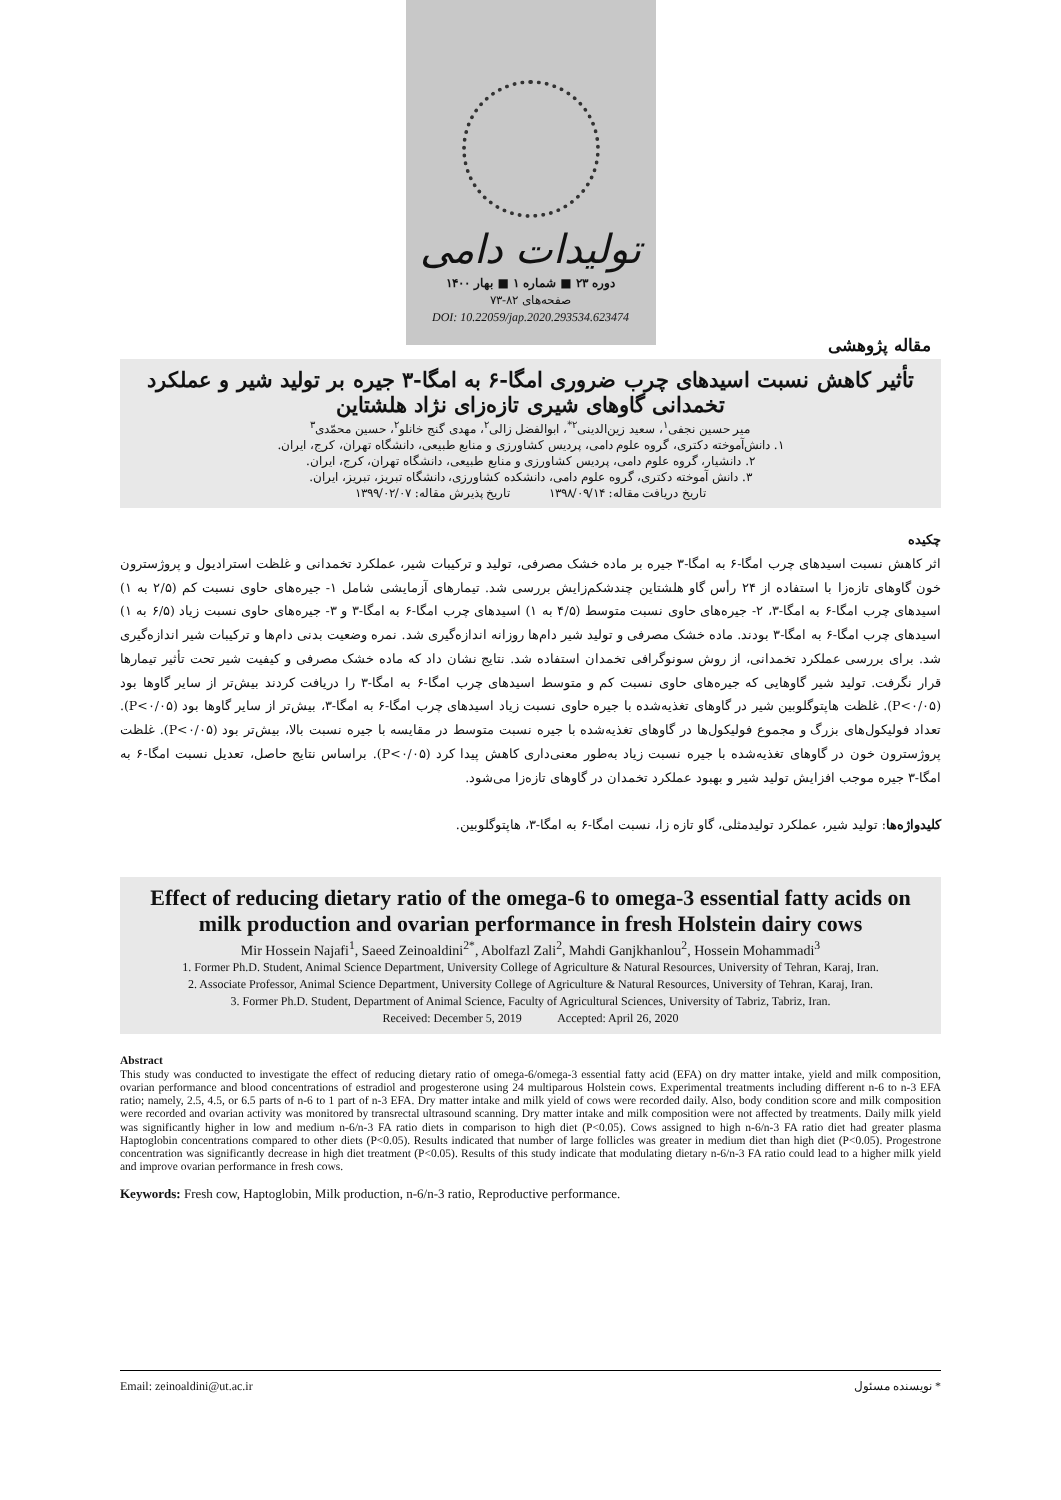تولیدات دامی
دوره ۲۳ ■ شماره ۱ ■ بهار ۱۴۰۰
صفحه‌های ۸۲-۷۳
DOI: 10.22059/jap.2020.293534.623474
مقاله پژوهشی
تأثیر کاهش نسبت اسیدهای چرب ضروری امگا-۶ به امگا-۳ جیره بر تولید شیر و عملکرد تخمدانی گاوهای شیری تازه‌زای نژاد هلشتاین
میر حسین نجفی<sup>۱</sup>، سعید زین‌الدینی<sup>۲*</sup>، ابوالفضل زالی<sup>۲</sup>، مهدی گنج خانلو<sup>۲</sup>، حسین محمّدی<sup>۳</sup>
۱. دانش‌آموخته دکتری، گروه علوم دامی، پردیس کشاورزی و منابع طبیعی، دانشگاه تهران، کرج، ایران.
۲. دانشیار، گروه علوم دامی، پردیس کشاورزی و منابع طبیعی، دانشگاه تهران، کرج، ایران.
۳. دانش آموخته دکتری، گروه علوم دامی، دانشکده کشاورزی، دانشگاه تبریز، تبریز، ایران.
تاریخ دریافت مقاله: ۱۳۹۸/۰۹/۱۴ تاریخ پذیرش مقاله: ۱۳۹۹/۰۲/۰۷
چکیده
اثر کاهش نسبت اسیدهای چرب امگا-۶ به امگا-۳ جیره بر ماده خشک مصرفی، تولید و ترکیبات شیر، عملکرد تخمدانی و غلظت استرادیول و پروژسترون خون گاوهای تازه‌زا با استفاده از ۲۴ رأس گاو هلشتاین چندشکم‌زایش بررسی شد. تیمارهای آزمایشی شامل ۱- جیره‌های حاوی نسبت کم (۲/۵ به ۱) اسیدهای چرب امگا-۶ به امگا-۳، ۲- جیره‌های حاوی نسبت متوسط (۴/۵ به ۱) اسیدهای چرب امگا-۶ به امگا-۳ و ۳- جیره‌های حاوی نسبت زیاد (۶/۵ به ۱) اسیدهای چرب امگا-۶ به امگا-۳ بودند. ماده خشک مصرفی و تولید شیر دام‌ها روزانه اندازه‌گیری شد. نمره وضعیت بدنی دام‌ها و ترکیبات شیر اندازه‌گیری شد. برای بررسی عملکرد تخمدانی، از روش سونوگرافی تخمدان استفاده شد. نتایج نشان داد که ماده خشک مصرفی و کیفیت شیر تحت تأثیر تیمارها قرار نگرفت. تولید شیر گاوهایی که جیره‌های حاوی نسبت کم و متوسط اسیدهای چرب امگا-۶ به امگا-۳ را دریافت کردند بیش‌تر از سایر گاوها بود (P<۰/۰۵). غلظت هاپتوگلوبین شیر در گاوهای تغذیه‌شده با جیره حاوی نسبت زیاد اسیدهای چرب امگا-۶ به امگا-۳، بیش‌تر از سایر گاوها بود (P<۰/۰۵). تعداد فولیکول‌های بزرگ و مجموع فولیکول‌ها در گاوهای تغذیه‌شده با جیره نسبت متوسط در مقایسه با جیره نسبت بالا، بیش‌تر بود (P<۰/۰۵). غلظت پروژسترون خون در گاوهای تغذیه‌شده با جیره نسبت زیاد به‌طور معنی‌داری کاهش پیدا کرد (P<۰/۰۵). براساس نتایج حاصل، تعدیل نسبت امگا-۶ به امگا-۳ جیره موجب افزایش تولید شیر و بهبود عملکرد تخمدان در گاوهای تازه‌زا می‌شود.
کلیدواژه‌ها: تولید شیر، عملکرد تولیدمثلی، گاو تازه زا، نسبت امگا-۶ به امگا-۳، هاپتوگلوبین.
Effect of reducing dietary ratio of the omega-6 to omega-3 essential fatty acids on milk production and ovarian performance in fresh Holstein dairy cows
Mir Hossein Najafi<sup>1</sup>, Saeed Zeinoaldini<sup>2*</sup>, Abolfazl Zali<sup>2</sup>, Mahdi Ganjkhanlou<sup>2</sup>, Hossein Mohammadi<sup>3</sup>
1. Former Ph.D. Student, Animal Science Department, University College of Agriculture & Natural Resources, University of Tehran, Karaj, Iran.
2. Associate Professor, Animal Science Department, University College of Agriculture & Natural Resources, University of Tehran, Karaj, Iran.
3. Former Ph.D. Student, Department of Animal Science, Faculty of Agricultural Sciences, University of Tabriz, Tabriz, Iran.
Received: December 5, 2019 Accepted: April 26, 2020
Abstract
This study was conducted to investigate the effect of reducing dietary ratio of omega-6/omega-3 essential fatty acid (EFA) on dry matter intake, yield and milk composition, ovarian performance and blood concentrations of estradiol and progesterone using 24 multiparous Holstein cows. Experimental treatments including different n-6 to n-3 EFA ratio; namely, 2.5, 4.5, or 6.5 parts of n-6 to 1 part of n-3 EFA. Dry matter intake and milk yield of cows were recorded daily. Also, body condition score and milk composition were recorded and ovarian activity was monitored by transrectal ultrasound scanning. Dry matter intake and milk composition were not affected by treatments. Daily milk yield was significantly higher in low and medium n-6/n-3 FA ratio diets in comparison to high diet (P<0.05). Cows assigned to high n-6/n-3 FA ratio diet had greater plasma Haptoglobin concentrations compared to other diets (P<0.05). Results indicated that number of large follicles was greater in medium diet than high diet (P<0.05). Progestrone concentration was significantly decrease in high diet treatment (P<0.05). Results of this study indicate that modulating dietary n-6/n-3 FA ratio could lead to a higher milk yield and improve ovarian performance in fresh cows.
Keywords: Fresh cow, Haptoglobin, Milk production, n-6/n-3 ratio, Reproductive performance.
Email: zeinoaldini@ut.ac.ir * نویسنده مسئول